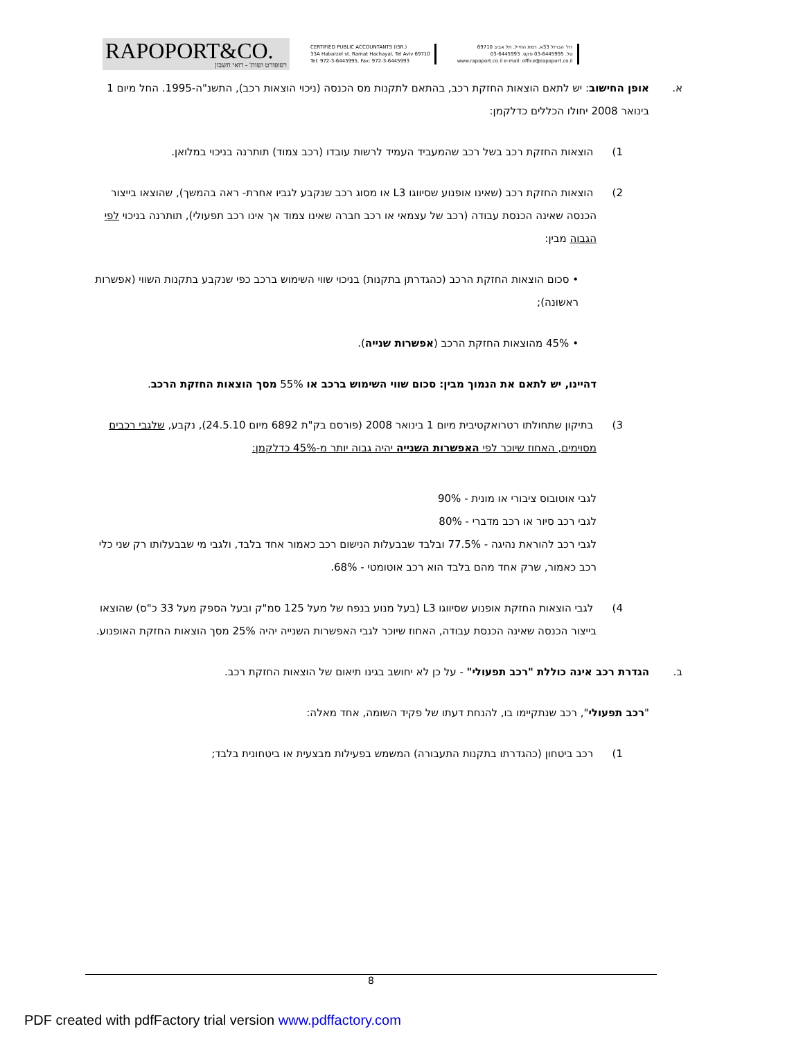RAPOPORT&CO.
רפופורט ושות' - רואי חשבון
CERTIFIED PUBLIC ACCOUNTANTS (ISR.)
33A Habarzel st. Ramat Hachayal, Tel Aviv 69710
Tel: 972-3-6445995, Fax: 972-3-6445993
רח' הברזל 33א, רמת החייל, תל אביב 69710
טל. 03-6445995 פקס. 03-6445993
www.rapoport.co.il e-mail: office@rapoport.co.il
א. אופן החישוב: יש לתאם הוצאות החזקת רכב, בהתאם לתקנות מס הכנסה (ניכוי הוצאות רכב), התשנ"ה-1995. החל מיום 1 בינואר 2008 יחולו הכללים כדלקמן:
1) הוצאות החזקת רכב בשל רכב שהמעביד העמיד לרשות עובדו (רכב צמוד) תותרנה בניכוי במלואן.
2) הוצאות החזקת רכב (שאינו אופנוע שסיווגו L3 או מסוג רכב שנקבע לגביו אחרת- ראה בהמשך), שהוצאו בייצור הכנסה שאינה הכנסת עבודה (רכב של עצמאי או רכב חברה שאינו צמוד אך אינו רכב תפעולי), תותרנה בניכוי לפי הגבוה מבין:
• סכום הוצאות החזקת הרכב (כהגדרתן בתקנות) בניכוי שווי השימוש ברכב כפי שנקבע בתקנות השווי (אפשרות ראשונה);
• 45% מהוצאות החזקת הרכב (אפשרות שנייה).
דהיינו, יש לתאם את הנמוך מבין: סכום שווי השימוש ברכב או 55% מסך הוצאות החזקת הרכב.
3) בתיקון שתחולתו רטרואקטיבית מיום 1 בינואר 2008 (פורסם בק"ת 6892 מיום 24.5.10), נקבע, שלגבי רכבים מסוימים, האחוז שיוכר לפי האפשרות השנייה יהיה גבוה יותר מ-45% כדלקמן:
לגבי אוטובוס ציבורי או מונית - 90%
לגבי רכב סיור או רכב מדברי - 80%
לגבי רכב להוראת נהיגה - 77.5% ובלבד שבבעלות הנישום רכב כאמור אחד בלבד, ולגבי מי שבבעלותו רק שני כלי רכב כאמור, שרק אחד מהם בלבד הוא רכב אוטומטי - 68%.
4) לגבי הוצאות החזקת אופנוע שסיווגו L3 (בעל מנוע בנפח של מעל 125 סמ"ק ובעל הספק מעל 33 כ"ס) שהוצאו בייצור הכנסה שאינה הכנסת עבודה, האחוז שיוכר לגבי האפשרות השנייה יהיה 25% מסך הוצאות החזקת האופנוע.
ב. הגדרת רכב אינה כוללת "רכב תפעולי" - על כן לא יחושב בגינו תיאום של הוצאות החזקת רכב.
"רכב תפעולי", רכב שנתקיימו בו, להנחת דעתו של פקיד השומה, אחד מאלה:
1) רכב ביטחון (כהגדרתו בתקנות התעבורה) המשמש בפעילות מבצעית או ביטחונית בלבד;
8
PDF created with pdfFactory trial version www.pdffactory.com